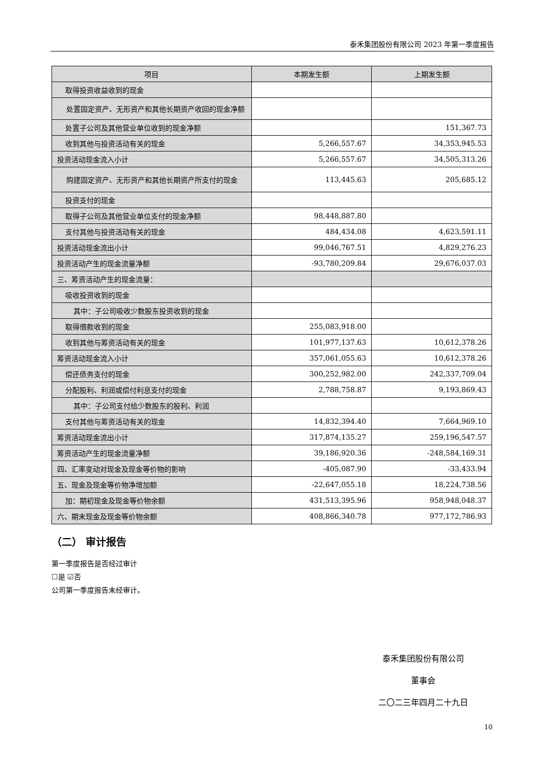泰禾集团股份有限公司 2023 年第一季度报告
| 项目 | 本期发生额 | 上期发生额 |
| --- | --- | --- |
| 取得投资收益收到的现金 | | |
| 处置固定资产、无形资产和其他长期资产收回的现金净额 | | |
| 处置子公司及其他营业单位收到的现金净额 | | 151,367.73 |
| 收到其他与投资活动有关的现金 | 5,266,557.67 | 34,353,945.53 |
| 投资活动现金流入小计 | 5,266,557.67 | 34,505,313.26 |
| 购建固定资产、无形资产和其他长期资产所支付的现金 | 113,445.63 | 205,685.12 |
| 投资支付的现金 | | |
| 取得子公司及其他营业单位支付的现金净额 | 98,448,887.80 | |
| 支付其他与投资活动有关的现金 | 484,434.08 | 4,623,591.11 |
| 投资活动现金流出小计 | 99,046,767.51 | 4,829,276.23 |
| 投资活动产生的现金流量净额 | -93,780,209.84 | 29,676,037.03 |
| 三、筹资活动产生的现金流量： | | |
| 吸收投资收到的现金 | | |
| 其中：子公司吸收少数股东投资收到的现金 | | |
| 取得借款收到的现金 | 255,083,918.00 | |
| 收到其他与筹资活动有关的现金 | 101,977,137.63 | 10,612,378.26 |
| 筹资活动现金流入小计 | 357,061,055.63 | 10,612,378.26 |
| 偿还债务支付的现金 | 300,252,982.00 | 242,337,709.04 |
| 分配股利、利润或偿付利息支付的现金 | 2,788,758.87 | 9,193,869.43 |
| 其中：子公司支付给少数股东的股利、利润 | | |
| 支付其他与筹资活动有关的现金 | 14,832,394.40 | 7,664,969.10 |
| 筹资活动现金流出小计 | 317,874,135.27 | 259,196,547.57 |
| 筹资活动产生的现金流量净额 | 39,186,920.36 | -248,584,169.31 |
| 四、汇率变动对现金及现金等价物的影响 | -405,087.90 | -33,433.94 |
| 五、现金及现金等价物净增加额 | -22,647,055.18 | 18,224,738.56 |
| 加：期初现金及现金等价物余额 | 431,513,395.96 | 958,948,048.37 |
| 六、期末现金及现金等价物余额 | 408,866,340.78 | 977,172,786.93 |
（二） 审计报告
第一季度报告是否经过审计
☐是 ☑否
公司第一季度报告未经审计。
泰禾集团股份有限公司
董事会
二〇二三年四月二十九日
10